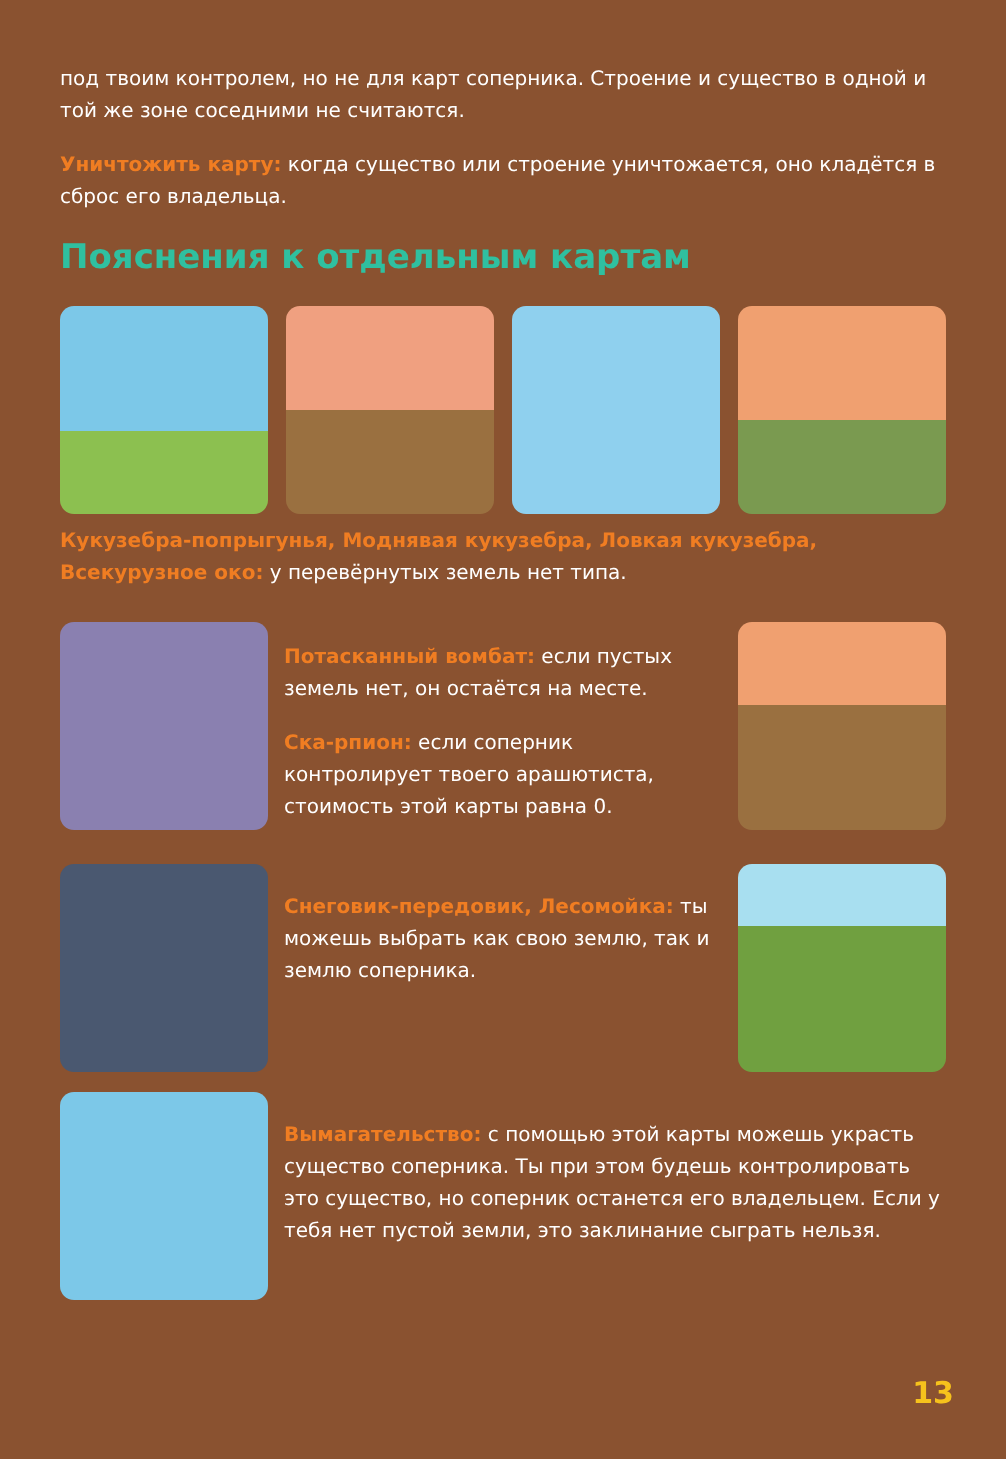под твоим контролем, но не для карт соперника. Строение и существо в одной и той же зоне соседними не считаются.
Уничтожить карту: когда существо или строение уничтожается, оно кладётся в сброс его владельца.
Пояснения к отдельным картам
Кукузебра-попрыгунья, Моднявая кукузебра, Ловкая кукузебра, Всекурузное око: у перевёрнутых земель нет типа.
Потасканный вомбат: если пустых земель нет, он остаётся на месте.
Ска-рпион: если соперник контролирует твоего арашютиста, стоимость этой карты равна 0.
Снеговик-передовик, Лесомойка: ты можешь выбрать как свою землю, так и землю соперника.
Вымагательство: с помощью этой карты можешь украсть существо соперника. Ты при этом будешь контролировать это существо, но соперник останется его владельцем. Если у тебя нет пустой земли, это заклинание сыграть нельзя.
13